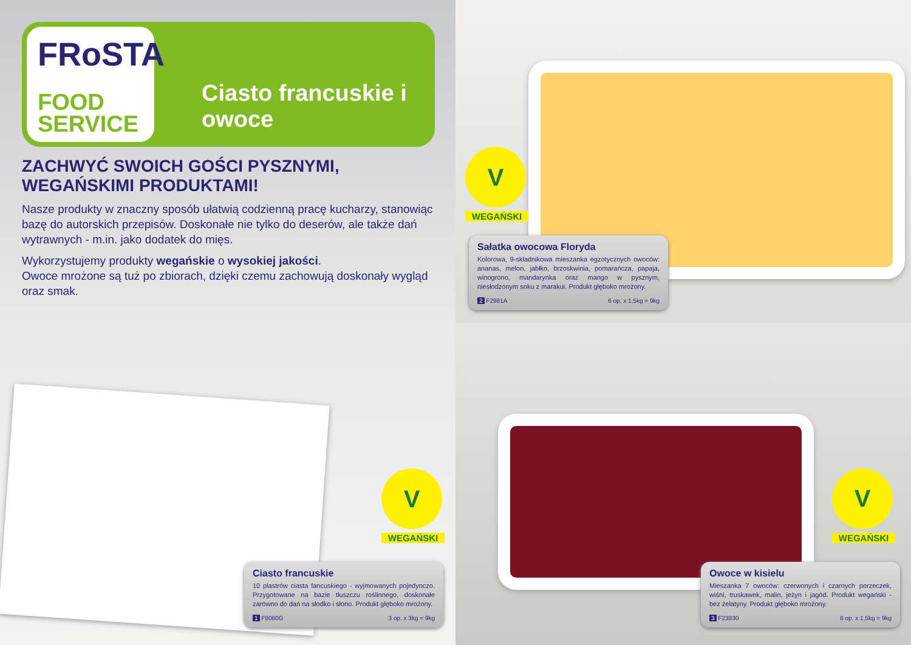FRoSTA
FOOD
SERVICE
Ciasto francuskie i owoce
ZACHWYĆ SWOICH GOŚCI PYSZNYMI,
WEGAŃSKIMI PRODUKTAMI!
Nasze produkty w znaczny sposób ułatwią codzienną pracę kucharzy, stanowiąc bazę do autorskich przepisów. Doskonałe nie tylko do deserów, ale także dań wytrawnych - m.in. jako dodatek do mięs.
Wykorzystujemy produkty wegańskie o wysokiej jakości.
Owoce mrożone są tuż po zbiorach, dzięki czemu zachowują doskonały wygląd oraz smak.
V
WEGAŃSKI
Ciasto francuskie
10 plastrów ciasta fancuskiego - wyjmowanych pojedynczo. Przygotowane na bazie tłuszczu roślinnego, doskonałe zarówno do dań na słodko i słono. Produkt głęboko mrożony.
1 F8060G 3 op. x 3kg = 9kg
V
WEGAŃSKI
Sałatka owocowa Floryda
Kolorowa, 9-składnikowa mieszanka egzotycznych owoców: ananas, melon, jabłko, brzoskwinia, pomarańcza, papaja, winogrono, mandarynka oraz mango w pysznym, niesłodzonym soku z marakui. Produkt głęboko mrożony.
2 F2981A 6 op. x 1,5kg = 9kg
V
WEGAŃSKI
Owoce w kisielu
Mieszanka 7 owoców: czerwonych i czarnych porzeczek, wiśni, truskawek, malin, jeżyn i jagód. Produkt wegański - bez żelatyny. Produkt głęboko mrożony.
3 F23830 6 op. x 1,5kg = 9kg